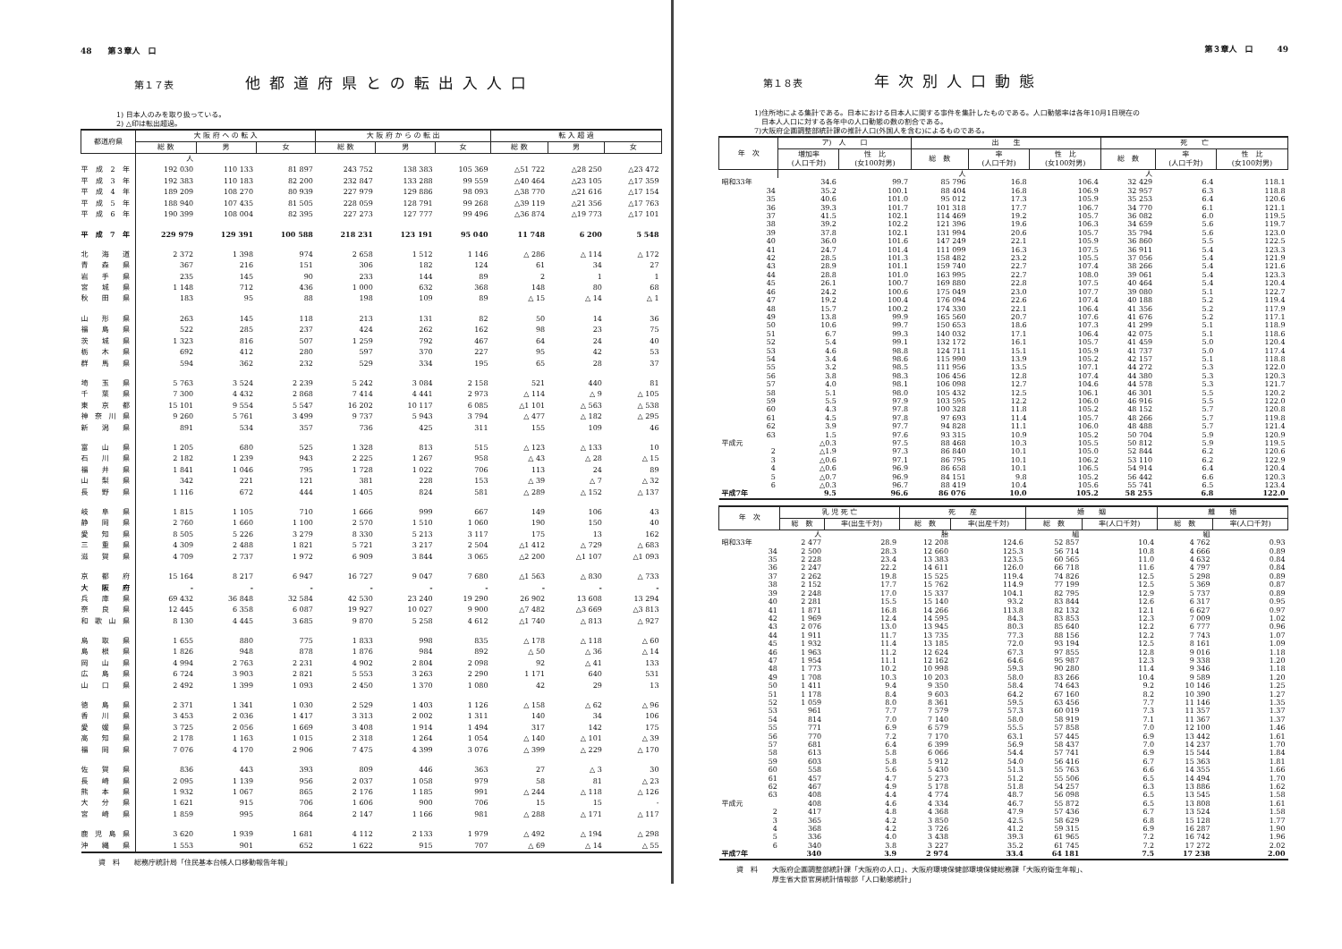48　　第３章人　口
第１７表 他都道府県との転出入人口
1) 日本人のみを取り扱っている。
2) △印は転出超過。
| 都道府県 | 大 阪 府 へ の 転 入 | | | 大 阪 府 か ら の 転 出 | | | 転 入 超 過 | | |
| --- | --- | --- | --- | --- | --- | --- | --- | --- | --- |
| | 総 数 | 男 | 女 | 総 数 | 男 | 女 | 総 数 | 男 | 女 |
| | 人 | | | | | | | | |
| 平成2年 | 192 030 | 110 133 | 81 897 | 243 752 | 138 383 | 105 369 | △51 722 | △28 250 | △23 472 |
| 平成3年 | 192 383 | 110 183 | 82 200 | 232 847 | 133 288 | 99 559 | △40 464 | △23 105 | △17 359 |
| 平成4年 | 189 209 | 108 270 | 80 939 | 227 979 | 129 886 | 98 093 | △38 770 | △21 616 | △17 154 |
| 平成5年 | 188 940 | 107 435 | 81 505 | 228 059 | 128 791 | 99 268 | △39 119 | △21 356 | △17 763 |
| 平成6年 | 190 399 | 108 004 | 82 395 | 227 273 | 127 777 | 99 496 | △36 874 | △19 773 | △17 101 |
| 平成7年 | 229 979 | 129 391 | 100 588 | 218 231 | 123 191 | 95 040 | 11 748 | 6 200 | 5 548 |
| 北海道 | 2 372 | 1 398 | 974 | 2 658 | 1 512 | 1 146 | △ 286 | △ 114 | △ 172 |
| 青森県 | 367 | 216 | 151 | 306 | 182 | 124 | 61 | 34 | 27 |
| 岩手県 | 235 | 145 | 90 | 233 | 144 | 89 | 2 | 1 | 1 |
| 宮城県 | 1 148 | 712 | 436 | 1 000 | 632 | 368 | 148 | 80 | 68 |
| 秋田県 | 183 | 95 | 88 | 198 | 109 | 89 | △ 15 | △ 14 | △ 1 |
| 山形県 | 263 | 145 | 118 | 213 | 131 | 82 | 50 | 14 | 36 |
| 福島県 | 522 | 285 | 237 | 424 | 262 | 162 | 98 | 23 | 75 |
| 茨城県 | 1 323 | 816 | 507 | 1 259 | 792 | 467 | 64 | 24 | 40 |
| 栃木県 | 692 | 412 | 280 | 597 | 370 | 227 | 95 | 42 | 53 |
| 群馬県 | 594 | 362 | 232 | 529 | 334 | 195 | 65 | 28 | 37 |
| 埼玉県 | 5 763 | 3 524 | 2 239 | 5 242 | 3 084 | 2 158 | 521 | 440 | 81 |
| 千葉県 | 7 300 | 4 432 | 2 868 | 7 414 | 4 441 | 2 973 | △ 114 | △ 9 | △ 105 |
| 東京都 | 15 101 | 9 554 | 5 547 | 16 202 | 10 117 | 6 085 | △1 101 | △ 563 | △ 538 |
| 神奈川県 | 9 260 | 5 761 | 3 499 | 9 737 | 5 943 | 3 794 | △ 477 | △ 182 | △ 295 |
| 新潟県 | 891 | 534 | 357 | 736 | 425 | 311 | 155 | 109 | 46 |
| 富山県 | 1 205 | 680 | 525 | 1 328 | 813 | 515 | △ 123 | △ 133 | 10 |
| 石川県 | 2 182 | 1 239 | 943 | 2 225 | 1 267 | 958 | △ 43 | △ 28 | △ 15 |
| 福井県 | 1 841 | 1 046 | 795 | 1 728 | 1 022 | 706 | 113 | 24 | 89 |
| 山梨県 | 342 | 221 | 121 | 381 | 228 | 153 | △ 39 | △ 7 | △ 32 |
| 長野県 | 1 116 | 672 | 444 | 1 405 | 824 | 581 | △ 289 | △ 152 | △ 137 |
| 岐阜県 | 1 815 | 1 105 | 710 | 1 666 | 999 | 667 | 149 | 106 | 43 |
| 静岡県 | 2 760 | 1 660 | 1 100 | 2 570 | 1 510 | 1 060 | 190 | 150 | 40 |
| 愛知県 | 8 505 | 5 226 | 3 279 | 8 330 | 5 213 | 3 117 | 175 | 13 | 162 |
| 三重県 | 4 309 | 2 488 | 1 821 | 5 721 | 3 217 | 2 504 | △1 412 | △ 729 | △ 683 |
| 滋賀県 | 4 709 | 2 737 | 1 972 | 6 909 | 3 844 | 3 065 | △2 200 | △1 107 | △1 093 |
| 京都府 | 15 164 | 8 217 | 6 947 | 16 727 | 9 047 | 7 680 | △1 563 | △ 830 | △ 733 |
| 大阪府 | - | - | - | - | - | - | - | - | - |
| 兵庫県 | 69 432 | 36 848 | 32 584 | 42 530 | 23 240 | 19 290 | 26 902 | 13 608 | 13 294 |
| 奈良県 | 12 445 | 6 358 | 6 087 | 19 927 | 10 027 | 9 900 | △7 482 | △3 669 | △3 813 |
| 和歌山県 | 8 130 | 4 445 | 3 685 | 9 870 | 5 258 | 4 612 | △1 740 | △ 813 | △ 927 |
| 鳥取県 | 1 655 | 880 | 775 | 1 833 | 998 | 835 | △ 178 | △ 118 | △ 60 |
| 島根県 | 1 826 | 948 | 878 | 1 876 | 984 | 892 | △ 50 | △ 36 | △ 14 |
| 岡山県 | 4 994 | 2 763 | 2 231 | 4 902 | 2 804 | 2 098 | 92 | △ 41 | 133 |
| 広島県 | 6 724 | 3 903 | 2 821 | 5 553 | 3 263 | 2 290 | 1 171 | 640 | 531 |
| 山口県 | 2 492 | 1 399 | 1 093 | 2 450 | 1 370 | 1 080 | 42 | 29 | 13 |
| 徳島県 | 2 371 | 1 341 | 1 030 | 2 529 | 1 403 | 1 126 | △ 158 | △ 62 | △ 96 |
| 香川県 | 3 453 | 2 036 | 1 417 | 3 313 | 2 002 | 1 311 | 140 | 34 | 106 |
| 愛媛県 | 3 725 | 2 056 | 1 669 | 3 408 | 1 914 | 1 494 | 317 | 142 | 175 |
| 高知県 | 2 178 | 1 163 | 1 015 | 2 318 | 1 264 | 1 054 | △ 140 | △ 101 | △ 39 |
| 福岡県 | 7 076 | 4 170 | 2 906 | 7 475 | 4 399 | 3 076 | △ 399 | △ 229 | △ 170 |
| 佐賀県 | 836 | 443 | 393 | 809 | 446 | 363 | 27 | △ 3 | 30 |
| 長崎県 | 2 095 | 1 139 | 956 | 2 037 | 1 058 | 979 | 58 | 81 | △ 23 |
| 熊本県 | 1 932 | 1 067 | 865 | 2 176 | 1 185 | 991 | △ 244 | △ 118 | △ 126 |
| 大分県 | 1 621 | 915 | 706 | 1 606 | 900 | 706 | 15 | 15 | - |
| 宮崎県 | 1 859 | 995 | 864 | 2 147 | 1 166 | 981 | △ 288 | △ 171 | △ 117 |
| 鹿児島県 | 3 620 | 1 939 | 1 681 | 4 112 | 2 133 | 1 979 | △ 492 | △ 194 | △ 298 |
| 沖縄県 | 1 553 | 901 | 652 | 1 622 | 915 | 707 | △ 69 | △ 14 | △ 55 |
資　料　　総務庁統計局「住民基本台帳人口移動報告年報」
第３章人　口　　　49
第１８表 年次別人口動態
1)住所地による集計である。日本における日本人に関する事件を集計したものである。人口動態率は各年10月1日現在の
　日本人人口に対する各年中の人口動態の数の割合である。
7)大阪府企画調整部統計課の推計人口(外国人を含む)によるものである。
| 年 次 | ア) 人 口 | | 出 生 | | | 死 亡 | | |
| --- | --- | --- | --- | --- | --- | --- | --- | --- |
| | 増加率 (人口千対) | 性 比 (女100対男) | 総 数 | 率 (人口千対) | 性 比 (女100対男) | 総 数 | 率 (人口千対) | 性 比 (女100対男) |
| | | | 人 | | | 人 | | |
| 昭和33年 | 34.6 | 99.7 | 85 796 | 16.8 | 106.4 | 32 429 | 6.4 | 118.1 |
| 34 | 35.2 | 100.1 | 88 404 | 16.8 | 106.9 | 32 957 | 6.3 | 118.8 |
| 35 | 40.6 | 101.0 | 95 012 | 17.3 | 105.9 | 35 253 | 6.4 | 120.6 |
| 36 | 39.3 | 101.7 | 101 318 | 17.7 | 106.7 | 34 770 | 6.1 | 121.1 |
| 37 | 41.5 | 102.1 | 114 469 | 19.2 | 105.7 | 36 082 | 6.0 | 119.5 |
| 38 | 39.2 | 102.2 | 121 396 | 19.6 | 106.3 | 34 659 | 5.6 | 119.7 |
| 39 | 37.8 | 102.1 | 131 994 | 20.6 | 105.7 | 35 794 | 5.6 | 123.0 |
| 40 | 36.0 | 101.6 | 147 249 | 22.1 | 105.9 | 36 860 | 5.5 | 122.5 |
| 41 | 24.7 | 101.4 | 111 099 | 16.3 | 107.5 | 36 911 | 5.4 | 123.3 |
| 42 | 28.5 | 101.3 | 158 482 | 23.2 | 105.5 | 37 056 | 5.4 | 121.9 |
| 43 | 28.9 | 101.1 | 159 740 | 22.7 | 107.4 | 38 266 | 5.4 | 121.6 |
| 44 | 28.8 | 101.0 | 163 995 | 22.7 | 108.0 | 39 061 | 5.4 | 123.3 |
| 45 | 26.1 | 100.7 | 169 880 | 22.8 | 107.5 | 40 464 | 5.4 | 120.4 |
| 46 | 24.2 | 100.6 | 175 049 | 23.0 | 107.7 | 39 080 | 5.1 | 122.7 |
| 47 | 19.2 | 100.4 | 176 094 | 22.6 | 107.4 | 40 188 | 5.2 | 119.4 |
| 48 | 15.7 | 100.2 | 174 330 | 22.1 | 106.4 | 41 356 | 5.2 | 117.9 |
| 49 | 13.8 | 99.9 | 165 560 | 20.7 | 107.6 | 41 676 | 5.2 | 117.1 |
| 50 | 10.6 | 99.7 | 150 653 | 18.6 | 107.3 | 41 299 | 5.1 | 118.9 |
| 51 | 6.7 | 99.3 | 140 032 | 17.1 | 106.4 | 42 075 | 5.1 | 118.6 |
| 52 | 5.4 | 99.1 | 132 172 | 16.1 | 105.7 | 41 459 | 5.0 | 120.4 |
| 53 | 4.6 | 98.8 | 124 711 | 15.1 | 105.9 | 41 737 | 5.0 | 117.4 |
| 54 | 3.4 | 98.6 | 115 990 | 13.9 | 105.2 | 42 157 | 5.1 | 118.8 |
| 55 | 3.2 | 98.5 | 111 956 | 13.5 | 107.1 | 44 272 | 5.3 | 122.0 |
| 56 | 3.8 | 98.3 | 106 456 | 12.8 | 107.4 | 44 380 | 5.3 | 120.3 |
| 57 | 4.0 | 98.1 | 106 098 | 12.7 | 104.6 | 44 578 | 5.3 | 121.7 |
| 58 | 5.1 | 98.0 | 105 432 | 12.5 | 106.1 | 46 301 | 5.5 | 120.2 |
| 59 | 5.5 | 97.9 | 103 595 | 12.2 | 106.0 | 46 916 | 5.5 | 122.0 |
| 60 | 4.3 | 97.8 | 100 328 | 11.8 | 105.2 | 48 152 | 5.7 | 120.8 |
| 61 | 4.5 | 97.8 | 97 693 | 11.4 | 105.7 | 48 266 | 5.7 | 119.8 |
| 62 | 3.9 | 97.7 | 94 828 | 11.1 | 106.0 | 48 488 | 5.7 | 121.4 |
| 63 | 1.5 | 97.6 | 93 315 | 10.9 | 105.2 | 50 704 | 5.9 | 120.9 |
| 平成元 | △0.3 | 97.5 | 88 468 | 10.3 | 105.5 | 50 812 | 5.9 | 119.5 |
| 2 | △1.9 | 97.3 | 86 840 | 10.1 | 105.0 | 52 844 | 6.2 | 120.6 |
| 3 | △0.6 | 97.1 | 86 795 | 10.1 | 106.2 | 53 110 | 6.2 | 122.9 |
| 4 | △0.6 | 96.9 | 86 658 | 10.1 | 106.5 | 54 914 | 6.4 | 120.4 |
| 5 | △0.7 | 96.9 | 84 151 | 9.8 | 105.2 | 56 442 | 6.6 | 120.3 |
| 6 | △0.3 | 96.7 | 88 419 | 10.4 | 105.6 | 55 741 | 6.5 | 123.4 |
| 平成7年 | 9.5 | 96.6 | 86 076 | 10.0 | 105.2 | 58 255 | 6.8 | 122.0 |
| 年 次 | 乳 児 死 亡 | | 死 産 | | 婚 姻 | | 離 婚 | |
| --- | --- | --- | --- | --- | --- | --- | --- | --- |
| | 総 数 | 率(出生千対) | 総 数 | 率(出産千対) | 総 数 | 率(人口千対) | 総 数 | 率(人口千対) |
| | 人 | | 胎 | | 組 | | 組 | |
| 昭和33年 | 2 477 | 28.9 | 12 208 | 124.6 | 52 857 | 10.4 | 4 762 | 0.93 |
| 34 | 2 500 | 28.3 | 12 660 | 125.3 | 56 714 | 10.8 | 4 666 | 0.89 |
| 35 | 2 228 | 23.4 | 13 383 | 123.5 | 60 565 | 11.0 | 4 632 | 0.84 |
| 36 | 2 247 | 22.2 | 14 611 | 126.0 | 66 718 | 11.6 | 4 797 | 0.84 |
| 37 | 2 262 | 19.8 | 15 525 | 119.4 | 74 826 | 12.5 | 5 298 | 0.89 |
| 38 | 2 152 | 17.7 | 15 762 | 114.9 | 77 199 | 12.5 | 5 369 | 0.87 |
| 39 | 2 248 | 17.0 | 15 337 | 104.1 | 82 795 | 12.9 | 5 737 | 0.89 |
| 40 | 2 281 | 15.5 | 15 140 | 93.2 | 83 844 | 12.6 | 6 317 | 0.95 |
| 41 | 1 871 | 16.8 | 14 266 | 113.8 | 82 132 | 12.1 | 6 627 | 0.97 |
| 42 | 1 969 | 12.4 | 14 595 | 84.3 | 83 853 | 12.3 | 7 009 | 1.02 |
| 43 | 2 076 | 13.0 | 13 945 | 80.3 | 85 640 | 12.2 | 6 777 | 0.96 |
| 44 | 1 911 | 11.7 | 13 735 | 77.3 | 88 156 | 12.2 | 7 743 | 1.07 |
| 45 | 1 932 | 11.4 | 13 185 | 72.0 | 93 194 | 12.5 | 8 161 | 1.09 |
| 46 | 1 963 | 11.2 | 12 624 | 67.3 | 97 855 | 12.8 | 9 016 | 1.18 |
| 47 | 1 954 | 11.1 | 12 162 | 64.6 | 95 987 | 12.3 | 9 338 | 1.20 |
| 48 | 1 773 | 10.2 | 10 998 | 59.3 | 90 280 | 11.4 | 9 346 | 1.18 |
| 49 | 1 708 | 10.3 | 10 203 | 58.0 | 83 266 | 10.4 | 9 589 | 1.20 |
| 50 | 1 411 | 9.4 | 9 350 | 58.4 | 74 643 | 9.2 | 10 146 | 1.25 |
| 51 | 1 178 | 8.4 | 9 603 | 64.2 | 67 160 | 8.2 | 10 390 | 1.27 |
| 52 | 1 059 | 8.0 | 8 361 | 59.5 | 63 456 | 7.7 | 11 146 | 1.35 |
| 53 | 961 | 7.7 | 7 579 | 57.3 | 60 019 | 7.3 | 11 357 | 1.37 |
| 54 | 814 | 7.0 | 7 140 | 58.0 | 58 919 | 7.1 | 11 367 | 1.37 |
| 55 | 771 | 6.9 | 6 579 | 55.5 | 57 858 | 7.0 | 12 100 | 1.46 |
| 56 | 770 | 7.2 | 7 170 | 63.1 | 57 445 | 6.9 | 13 442 | 1.61 |
| 57 | 681 | 6.4 | 6 399 | 56.9 | 58 437 | 7.0 | 14 237 | 1.70 |
| 58 | 613 | 5.8 | 6 066 | 54.4 | 57 741 | 6.9 | 15 544 | 1.84 |
| 59 | 603 | 5.8 | 5 912 | 54.0 | 56 416 | 6.7 | 15 363 | 1.81 |
| 60 | 558 | 5.6 | 5 430 | 51.3 | 55 763 | 6.6 | 14 355 | 1.66 |
| 61 | 457 | 4.7 | 5 273 | 51.2 | 55 506 | 6.5 | 14 494 | 1.70 |
| 62 | 467 | 4.9 | 5 178 | 51.8 | 54 257 | 6.3 | 13 886 | 1.62 |
| 63 | 408 | 4.4 | 4 774 | 48.7 | 56 098 | 6.5 | 13 545 | 1.58 |
| 平成元 | 408 | 4.6 | 4 334 | 46.7 | 55 872 | 6.5 | 13 808 | 1.61 |
| 2 | 417 | 4.8 | 4 368 | 47.9 | 57 436 | 6.7 | 13 524 | 1.58 |
| 3 | 365 | 4.2 | 3 850 | 42.5 | 58 629 | 6.8 | 15 128 | 1.77 |
| 4 | 368 | 4.2 | 3 726 | 41.2 | 59 315 | 6.9 | 16 287 | 1.90 |
| 5 | 336 | 4.0 | 3 438 | 39.3 | 61 965 | 7.2 | 16 742 | 1.96 |
| 6 | 340 | 3.8 | 3 227 | 35.2 | 61 745 | 7.2 | 17 272 | 2.02 |
| 平成7年 | 340 | 3.9 | 2 974 | 33.4 | 64 181 | 7.5 | 17 238 | 2.00 |
資　料　　大阪府企画調整部統計課「大阪府の人口」、大阪府環境保健部環境保健総務課「大阪府衛生年報」、
　　　　　厚生省大臣官房統計情報部「人口動態統計」